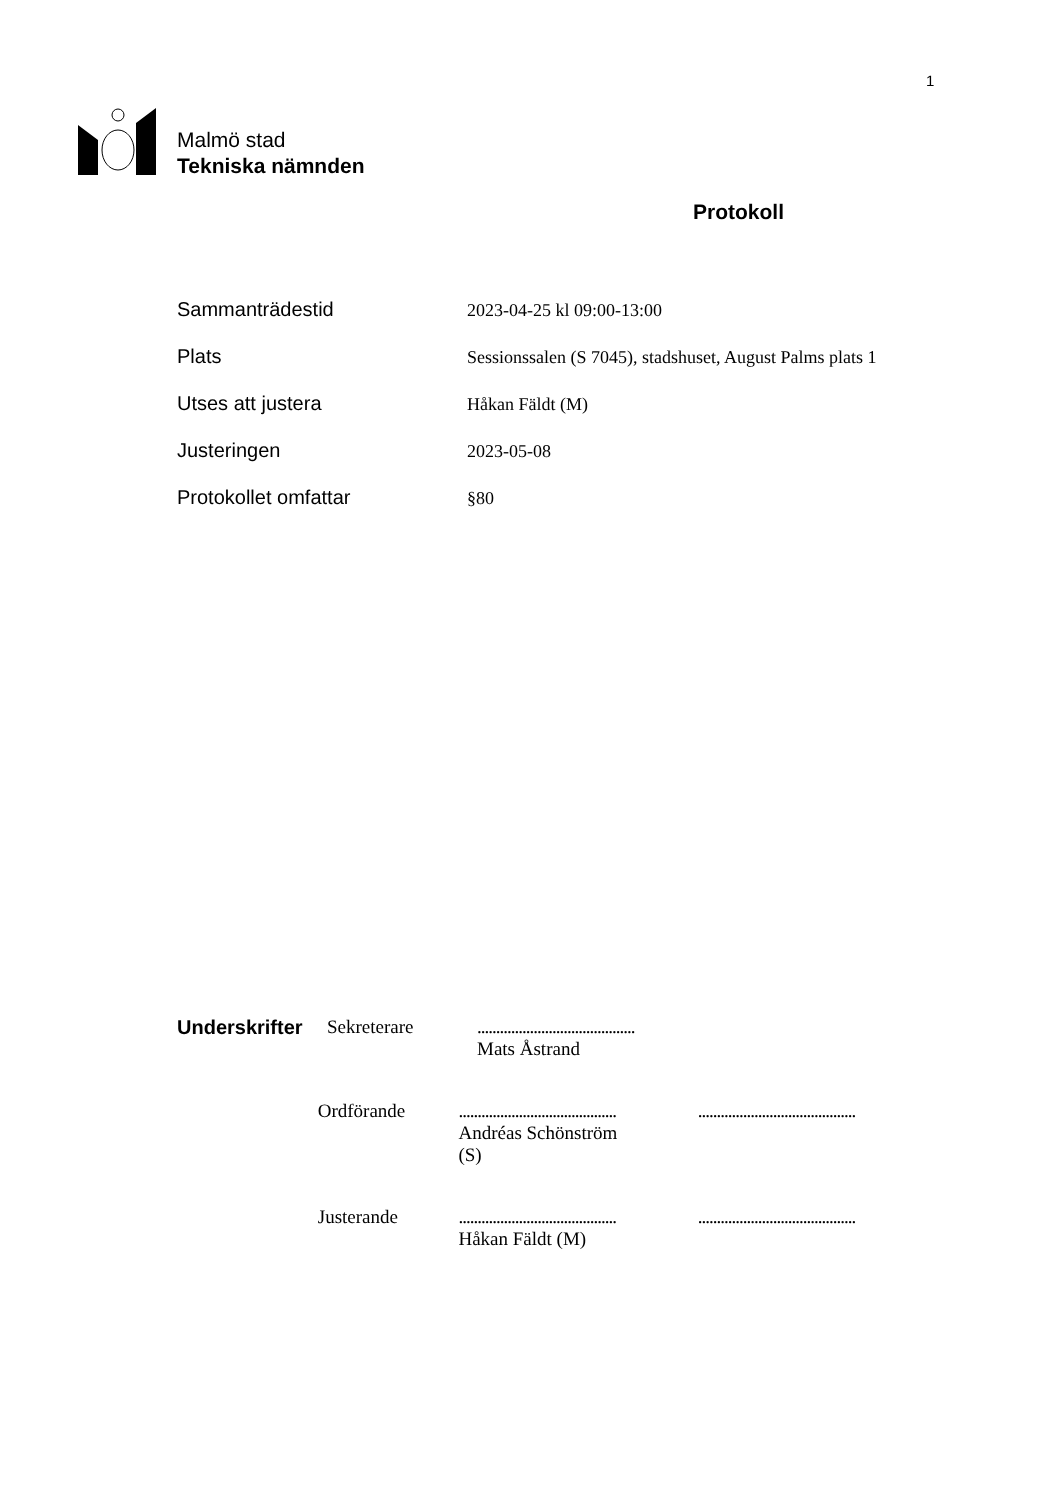1
Malmö stad
Tekniska nämnden
Protokoll
Sammanträdestid 2023-04-25 kl 09:00-13:00
Plats Sessionssalen (S 7045), stadshuset, August Palms plats 1
Utses att justera Håkan Fäldt (M)
Justeringen 2023-05-08
Protokollet omfattar §80
Underskrifter
Sekreterare ..........................................
Mats Åstrand
Ordförande ..........................................
Andréas Schönström
(S)
..........................................
Justerande ..........................................
Håkan Fäldt (M)
..........................................